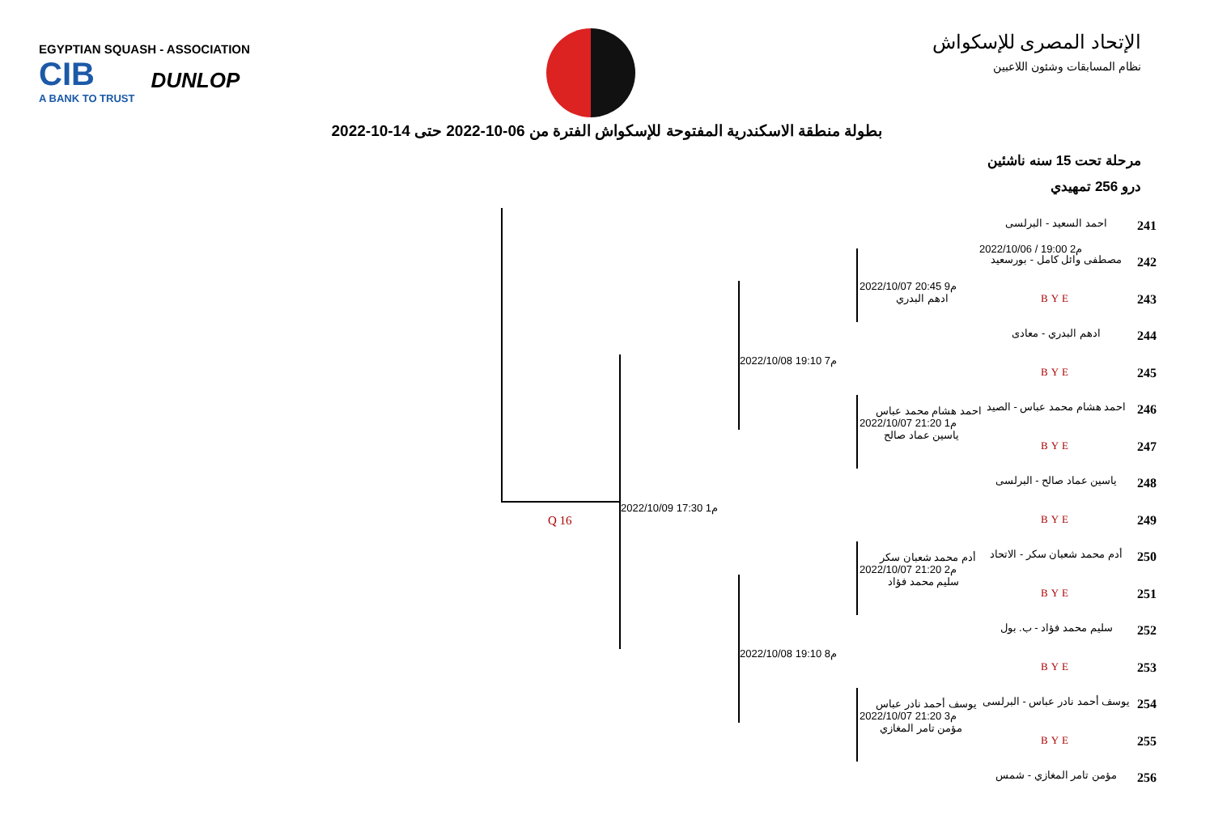EGYPTIAN SQUASH - ASSOCIATION
CIB
A BANK TO TRUST
DUNLOP
الإتحاد المصرى للإسكواش
نظام المسابقات وشئون اللاعبين
بطولة منطقة الاسكندرية المفتوحة للإسكواش الفترة من 06-10-2022 حتى 14-10-2022
مرحلة تحت 15 سنه ناشئين
درو 256 تمهيدي
Q 16
2022/10/09 17:30 م1
2022/10/08 19:10 م7
2022/10/08 19:10 م8
2022/10/07 20:45 م9
ادهم البدري
احمد هشام محمد عباس
2022/10/07 21:20 م1
ياسين عماد صالح
أدم محمد شعبان سكر
2022/10/07 21:20 م2
سليم محمد فؤاد
يوسف أحمد نادر عباس
2022/10/07 21:20 م3
مؤمن تامر المغازي
2022/10/06 / 19:00 م2
احمد السعيد - البرلسى 241
مصطفى وائل كامل - بورسعيد 242
BYE 243
ادهم البدري - معادى 244
BYE 245
احمد هشام محمد عباس - الصيد 246
BYE 247
ياسين عماد صالح - البرلسى 248
BYE 249
أدم محمد شعبان سكر - الاتحاد 250
BYE 251
سليم محمد فؤاد - ب. بول 252
BYE 253
يوسف أحمد نادر عباس - البرلسى 254
BYE 255
مؤمن تامر المغازي - شمس 256